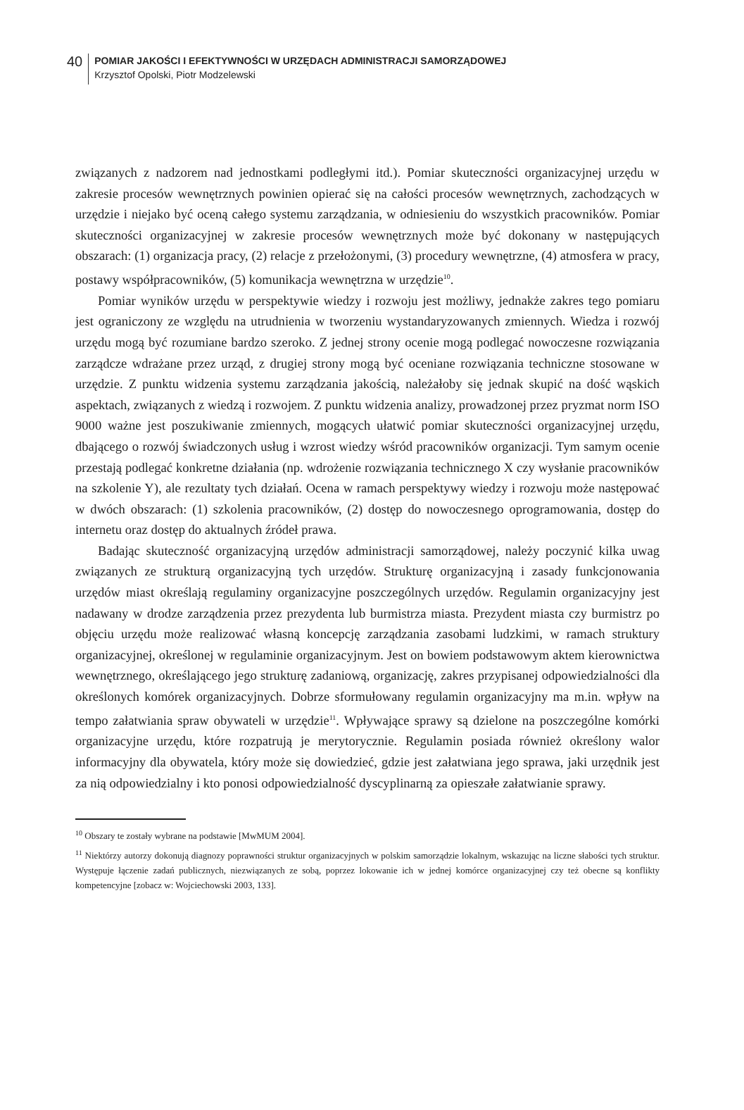40
POMIAR JAKOŚCI I EFEKTYWNOŚCI W URZĘDACH ADMINISTRACJI SAMORZĄDOWEJ
Krzysztof Opolski, Piotr Modzelewski
związanych z nadzorem nad jednostkami podległymi itd.). Pomiar skuteczności organizacyjnej urzędu w zakresie procesów wewnętrznych powinien opierać się na całości procesów wewnętrznych, zachodzących w urzędzie i niejako być oceną całego systemu zarządzania, w odniesieniu do wszystkich pracowników. Pomiar skuteczności organizacyjnej w zakresie procesów wewnętrznych może być dokonany w następujących obszarach: (1) organizacja pracy, (2) relacje z przełożonymi, (3) procedury wewnętrzne, (4) atmosfera w pracy, postawy współpracowników, (5) komunikacja wewnętrzna w urzędzie<sup>10</sup>.
Pomiar wyników urzędu w perspektywie wiedzy i rozwoju jest możliwy, jednakże zakres tego pomiaru jest ograniczony ze względu na utrudnienia w tworzeniu wystandaryzowanych zmiennych. Wiedza i rozwój urzędu mogą być rozumiane bardzo szeroko. Z jednej strony ocenie mogą podlegać nowoczesne rozwiązania zarządcze wdrażane przez urząd, z drugiej strony mogą być oceniane rozwiązania techniczne stosowane w urzędzie. Z punktu widzenia systemu zarządzania jakością, należałoby się jednak skupić na dość wąskich aspektach, związanych z wiedzą i rozwojem. Z punktu widzenia analizy, prowadzonej przez pryzmat norm ISO 9000 ważne jest poszukiwanie zmiennych, mogących ułatwić pomiar skuteczności organizacyjnej urzędu, dbającego o rozwój świadczonych usług i wzrost wiedzy wśród pracowników organizacji. Tym samym ocenie przestają podlegać konkretne działania (np. wdrożenie rozwiązania technicznego X czy wysłanie pracowników na szkolenie Y), ale rezultaty tych działań. Ocena w ramach perspektywy wiedzy i rozwoju może następować w dwóch obszarach: (1) szkolenia pracowników, (2) dostęp do nowoczesnego oprogramowania, dostęp do internetu oraz dostęp do aktualnych źródeł prawa.
Badając skuteczność organizacyjną urzędów administracji samorządowej, należy poczynić kilka uwag związanych ze strukturą organizacyjną tych urzędów. Strukturę organizacyjną i zasady funkcjonowania urzędów miast określają regulaminy organizacyjne poszczególnych urzędów. Regulamin organizacyjny jest nadawany w drodze zarządzenia przez prezydenta lub burmistrza miasta. Prezydent miasta czy burmistrz po objęciu urzędu może realizować własną koncepcję zarządzania zasobami ludzkimi, w ramach struktury organizacyjnej, określonej w regulaminie organizacyjnym. Jest on bowiem podstawowym aktem kierownictwa wewnętrznego, określającego jego strukturę zadaniową, organizację, zakres przypisanej odpowiedzialności dla określonych komórek organizacyjnych. Dobrze sformułowany regulamin organizacyjny ma m.in. wpływ na tempo załatwiania spraw obywateli w urzędzie<sup>11</sup>. Wpływające sprawy są dzielone na poszczególne komórki organizacyjne urzędu, które rozpatrują je merytorycznie. Regulamin posiada również określony walor informacyjny dla obywatela, który może się dowiedzieć, gdzie jest załatwiana jego sprawa, jaki urzędnik jest za nią odpowiedzialny i kto ponosi odpowiedzialność dyscyplinarną za opieszałe załatwianie sprawy.
<sup>10</sup> Obszary te zostały wybrane na podstawie [MwMUM 2004].
<sup>11</sup> Niektórzy autorzy dokonują diagnozy poprawności struktur organizacyjnych w polskim samorządzie lokalnym, wskazując na liczne słabości tych struktur. Występuje łączenie zadań publicznych, niezwiązanych ze sobą, poprzez lokowanie ich w jednej komórce organizacyjnej czy też obecne są konflikty kompetencyjne [zobacz w: Wojciechowski 2003, 133].